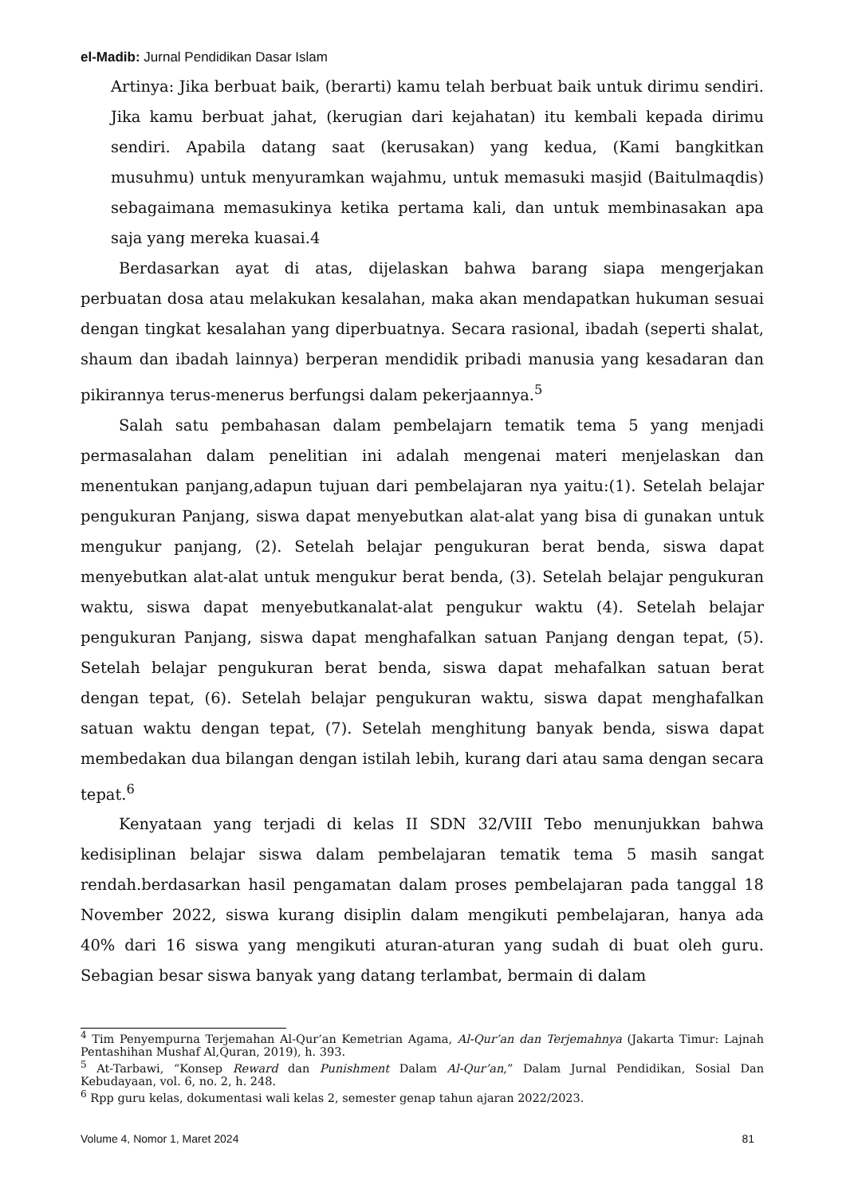el-Madib: Jurnal Pendidikan Dasar Islam
Artinya: Jika berbuat baik, (berarti) kamu telah berbuat baik untuk dirimu sendiri. Jika kamu berbuat jahat, (kerugian dari kejahatan) itu kembali kepada dirimu sendiri. Apabila datang saat (kerusakan) yang kedua, (Kami bangkitkan musuhmu) untuk menyuramkan wajahmu, untuk memasuki masjid (Baitulmaqdis) sebagaimana memasukinya ketika pertama kali, dan untuk membinasakan apa saja yang mereka kuasai.4
Berdasarkan ayat di atas, dijelaskan bahwa barang siapa mengerjakan perbuatan dosa atau melakukan kesalahan, maka akan mendapatkan hukuman sesuai dengan tingkat kesalahan yang diperbuatnya. Secara rasional, ibadah (seperti shalat, shaum dan ibadah lainnya) berperan mendidik pribadi manusia yang kesadaran dan pikirannya terus-menerus berfungsi dalam pekerjaannya.<sup>5</sup>
Salah satu pembahasan dalam pembelajarn tematik tema 5 yang menjadi permasalahan dalam penelitian ini adalah mengenai materi menjelaskan dan menentukan panjang,adapun tujuan dari pembelajaran nya yaitu:(1). Setelah belajar pengukuran Panjang, siswa dapat menyebutkan alat-alat yang bisa di gunakan untuk mengukur panjang, (2). Setelah belajar pengukuran berat benda, siswa dapat menyebutkan alat-alat untuk mengukur berat benda, (3). Setelah belajar pengukuran waktu, siswa dapat menyebutkanalat-alat pengukur waktu (4). Setelah belajar pengukuran Panjang, siswa dapat menghafalkan satuan Panjang dengan tepat, (5). Setelah belajar pengukuran berat benda, siswa dapat mehafalkan satuan berat dengan tepat, (6). Setelah belajar pengukuran waktu, siswa dapat menghafalkan satuan waktu dengan tepat, (7). Setelah menghitung banyak benda, siswa dapat membedakan dua bilangan dengan istilah lebih, kurang dari atau sama dengan secara tepat.<sup>6</sup>
Kenyataan yang terjadi di kelas II SDN 32/VIII Tebo menunjukkan bahwa kedisiplinan belajar siswa dalam pembelajaran tematik tema 5 masih sangat rendah.berdasarkan hasil pengamatan dalam proses pembelajaran pada tanggal 18 November 2022, siswa kurang disiplin dalam mengikuti pembelajaran, hanya ada 40% dari 16 siswa yang mengikuti aturan-aturan yang sudah di buat oleh guru. Sebagian besar siswa banyak yang datang terlambat, bermain di dalam
<sup>4</sup> Tim Penyempurna Terjemahan Al-Qur’an Kemetrian Agama, Al-Qur’an dan Terjemahnya (Jakarta Timur: Lajnah Pentashihan Mushaf Al,Quran, 2019), h. 393.
<sup>5</sup> At-Tarbawi, “Konsep Reward dan Punishment Dalam Al-Qur’an,” Dalam Jurnal Pendidikan, Sosial Dan Kebudayaan, vol. 6, no. 2, h. 248.
<sup>6</sup> Rpp guru kelas, dokumentasi wali kelas 2, semester genap tahun ajaran 2022/2023.
Volume 4, Nomor 1, Maret 2024 81